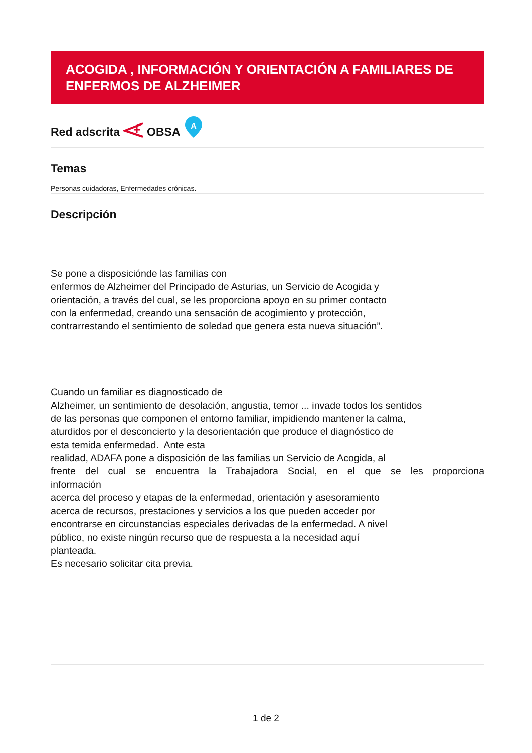ACOGIDA , INFORMACIÓN Y ORIENTACIÓN A FAMILIARES DE ENFERMOS DE ALZHEIMER
Red adscrita OBSA
A
Temas
Personas cuidadoras, Enfermedades crónicas.
Descripción
Se pone a disposiciónde las familias con
enfermos de Alzheimer del Principado de Asturias, un Servicio de Acogida y
orientación, a través del cual, se les proporciona apoyo en su primer contacto
con la enfermedad, creando una sensación de acogimiento y protección,
contrarrestando el sentimiento de soledad que genera esta nueva situación”.
Cuando un familiar es diagnosticado de
Alzheimer, un sentimiento de desolación, angustia, temor ... invade todos los sentidos
de las personas que componen el entorno familiar, impidiendo mantener la calma,
aturdidos por el desconcierto y la desorientación que produce el diagnóstico de
esta temida enfermedad. Ante esta
realidad, ADAFA pone a disposición de las familias un Servicio de Acogida, al
frente del cual se encuentra la Trabajadora Social, en el que se les proporciona
información
acerca del proceso y etapas de la enfermedad, orientación y asesoramiento
acerca de recursos, prestaciones y servicios a los que pueden acceder por
encontrarse en circunstancias especiales derivadas de la enfermedad. A nivel
público, no existe ningún recurso que de respuesta a la necesidad aquí
planteada.
Es necesario solicitar cita previa.
1 de 2